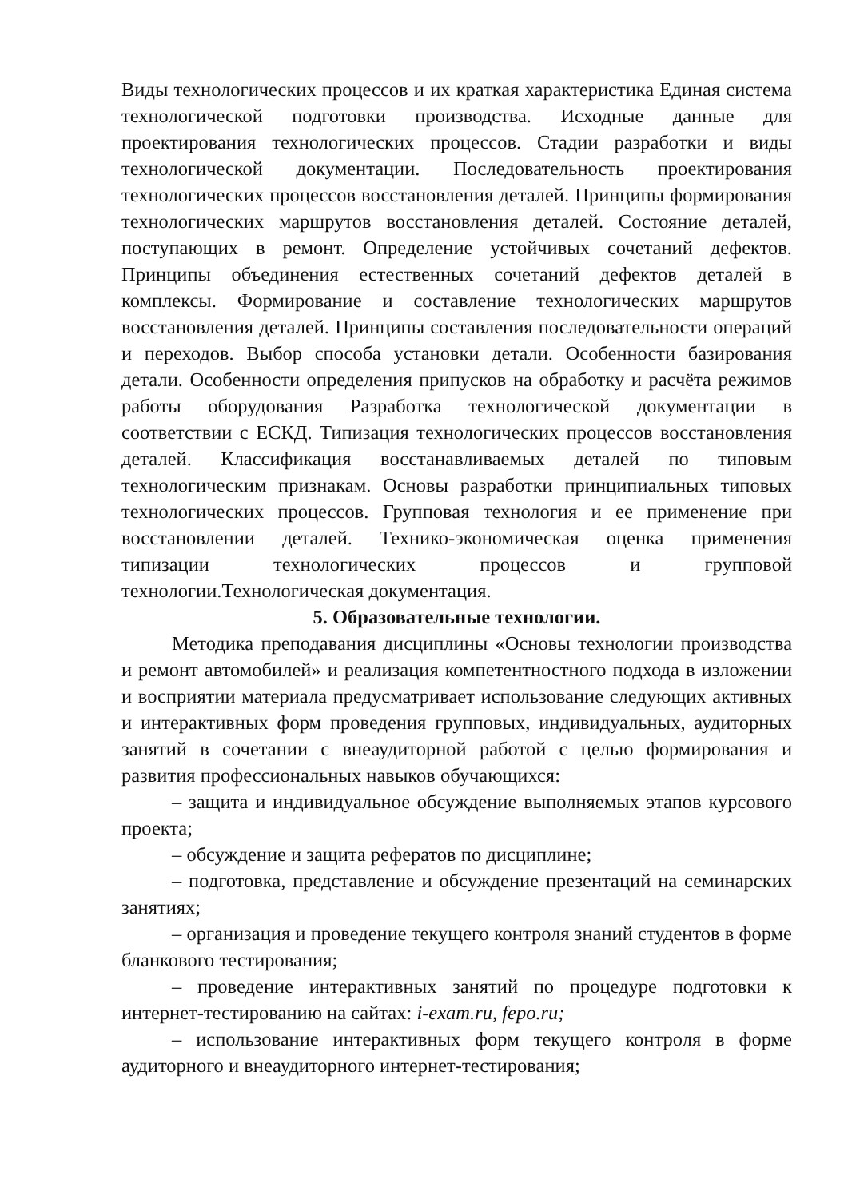Виды технологических процессов и их краткая характеристика Единая система технологической подготовки производства. Исходные данные для проектирования технологических процессов. Стадии разработки и виды технологической документации. Последовательность проектирования технологических процессов восстановления деталей. Принципы формирования технологических маршрутов восстановления деталей. Состояние деталей, поступающих в ремонт. Определение устойчивых сочетаний дефектов. Принципы объединения естественных сочетаний дефектов деталей в комплексы. Формирование и составление технологических маршрутов восстановления деталей. Принципы составления последовательности операций и переходов. Выбор способа установки детали. Особенности базирования детали. Особенности определения припусков на обработку и расчёта режимов работы оборудования Разработка технологической документации в соответствии с ЕСКД. Типизация технологических процессов восстановления деталей. Классификация восстанавливаемых деталей по типовым технологическим признакам. Основы разработки принципиальных типовых технологических процессов. Групповая технология и ее применение при восстановлении деталей. Технико-экономическая оценка применения типизации технологических процессов и групповой технологии.Технологическая документация.
5. Образовательные технологии.
Методика преподавания дисциплины «Основы технологии производства и ремонт автомобилей» и реализация компетентностного подхода в изложении и восприятии материала предусматривает использование следующих активных и интерактивных форм проведения групповых, индивидуальных, аудиторных занятий в сочетании с внеаудиторной работой с целью формирования и развития профессиональных навыков обучающихся:
– защита и индивидуальное обсуждение выполняемых этапов курсового проекта;
– обсуждение и защита рефератов по дисциплине;
– подготовка, представление и обсуждение презентаций на семинарских занятиях;
– организация и проведение текущего контроля знаний студентов в форме бланкового тестирования;
– проведение интерактивных занятий по процедуре подготовки к интернет-тестированию на сайтах: i-exam.ru, fepo.ru;
– использование интерактивных форм текущего контроля в форме аудиторного и внеаудиторного интернет-тестирования;